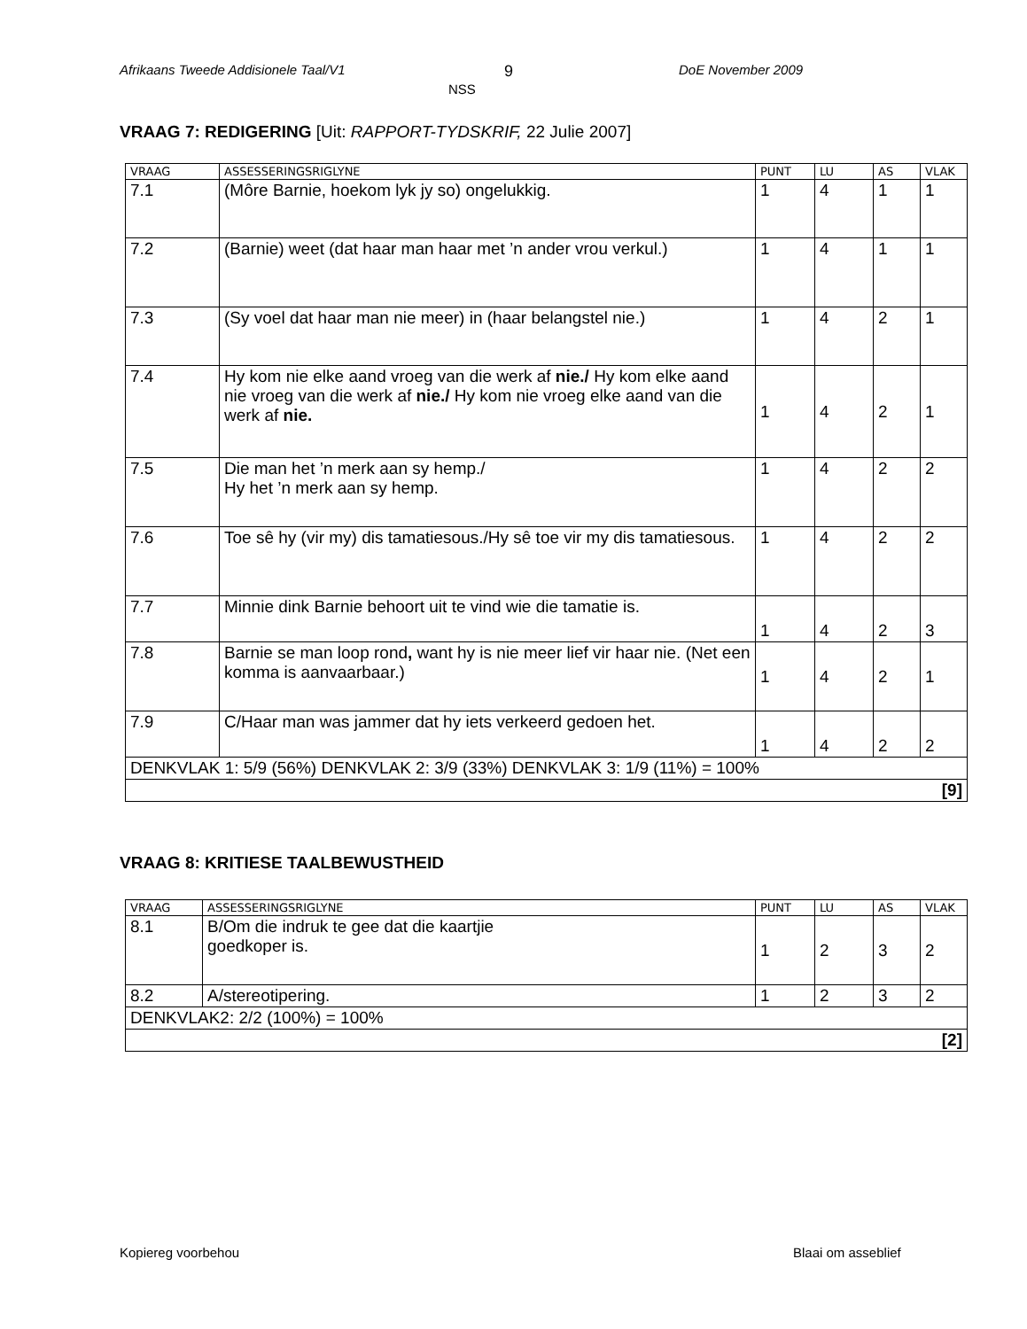Afrikaans Tweede Addisionele Taal/V1
9
NSS
DoE November 2009
VRAAG 7: REDIGERING [Uit: RAPPORT-TYDSKRIF, 22 Julie 2007]
| VRAAG | ASSESSERINGSRIGLYNE | PUNT | LU | AS | VLAK |
| --- | --- | --- | --- | --- | --- |
| 7.1 | (Môre Barnie, hoekom lyk jy so) ongelukkig. | 1 | 4 | 1 | 1 |
| 7.2 | (Barnie) weet (dat haar man haar met ’n ander vrou verkul.) | 1 | 4 | 1 | 1 |
| 7.3 | (Sy voel dat haar man nie meer) in (haar belangstel nie.) | 1 | 4 | 2 | 1 |
| 7.4 | Hy kom nie elke aand vroeg van die werk af nie./ Hy kom elke aand nie vroeg van die werk af nie./ Hy kom nie vroeg elke aand van die werk af nie. | 1 | 4 | 2 | 1 |
| 7.5 | Die man het ’n merk aan sy hemp./ Hy het ’n merk aan sy hemp. | 1 | 4 | 2 | 2 |
| 7.6 | Toe sê hy (vir my) dis tamatiesous./Hy sê toe vir my dis tamatiesous. | 1 | 4 | 2 | 2 |
| 7.7 | Minnie dink Barnie behoort uit te vind wie die tamatie is. | 1 | 4 | 2 | 3 |
| 7.8 | Barnie se man loop rond , want hy is nie meer lief vir haar nie. (Net een komma is aanvaarbaar.) | 1 | 4 | 2 | 1 |
| 7.9 | C/Haar man was jammer dat hy iets verkeerd gedoen het. | 1 | 4 | 2 | 2 |
| DENKVLAK 1: 5/9 (56%) DENKVLAK 2: 3/9 (33%) DENKVLAK 3: 1/9 (11%) = 100% | | | | | |
| [9] | | | | | |
VRAAG 8: KRITIESE TAALBEWUSTHEID
| VRAAG | ASSESSERINGSRIGLYNE | PUNT | LU | AS | VLAK |
| --- | --- | --- | --- | --- | --- |
| 8.1 | B/Om die indruk te gee dat die kaartjie goedkoper is. | 1 | 2 | 3 | 2 |
| 8.2 | A/stereotipering. | 1 | 2 | 3 | 2 |
| DENKVLAK2: 2/2 (100%) = 100% | | | | | |
| [2] | | | | | |
Kopiereg voorbehou Blaai om asseblief